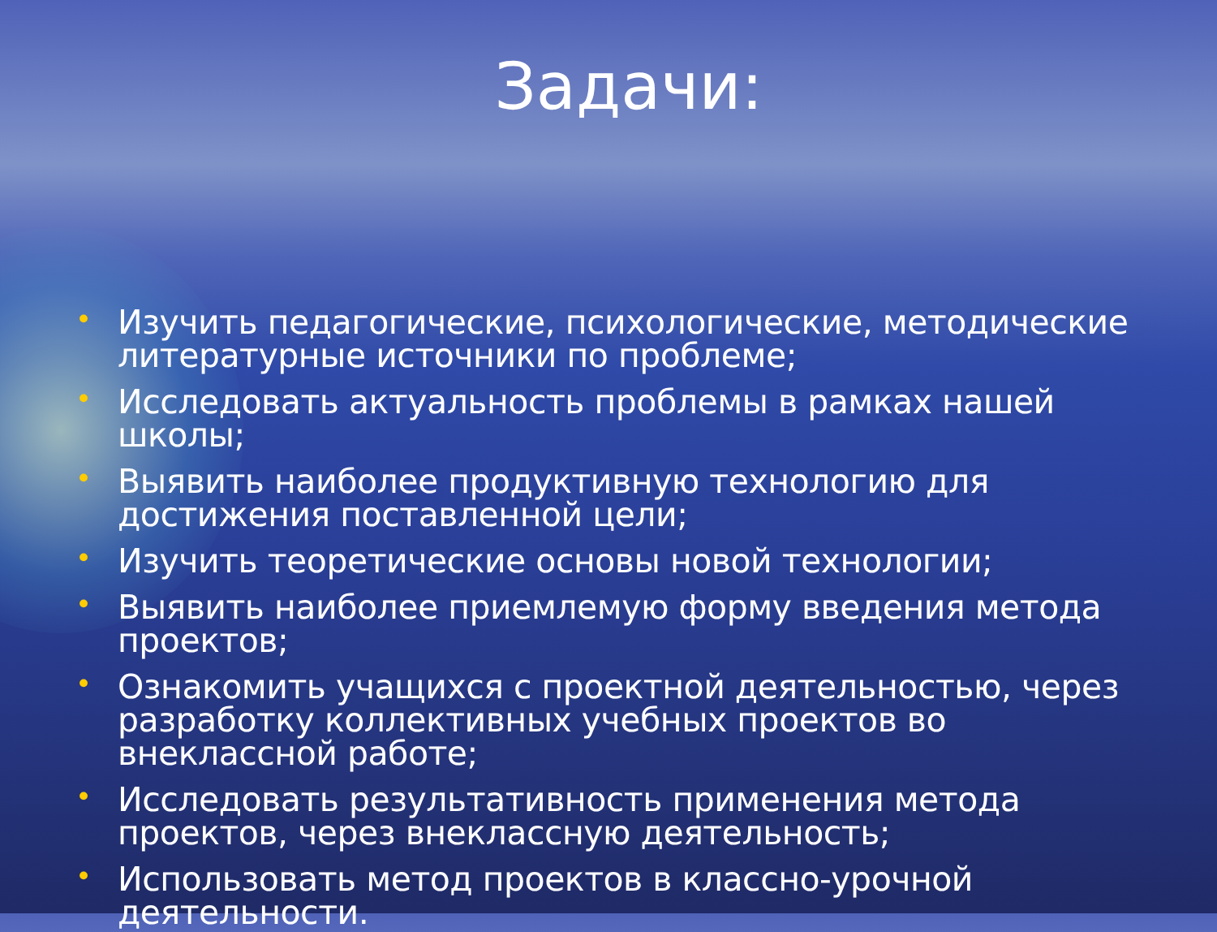Задачи:
• Изучить педагогические, психологические, методические литературные источники по проблеме;
• Исследовать актуальность проблемы в рамках нашей школы;
• Выявить наиболее продуктивную технологию для достижения поставленной цели;
• Изучить теоретические основы новой технологии;
• Выявить наиболее приемлемую форму введения метода проектов;
• Ознакомить учащихся с проектной деятельностью, через разработку коллективных учебных проектов во внеклассной работе;
• Исследовать результативность применения метода проектов, через внеклассную деятельность;
• Использовать метод проектов в классно-урочной деятельности.